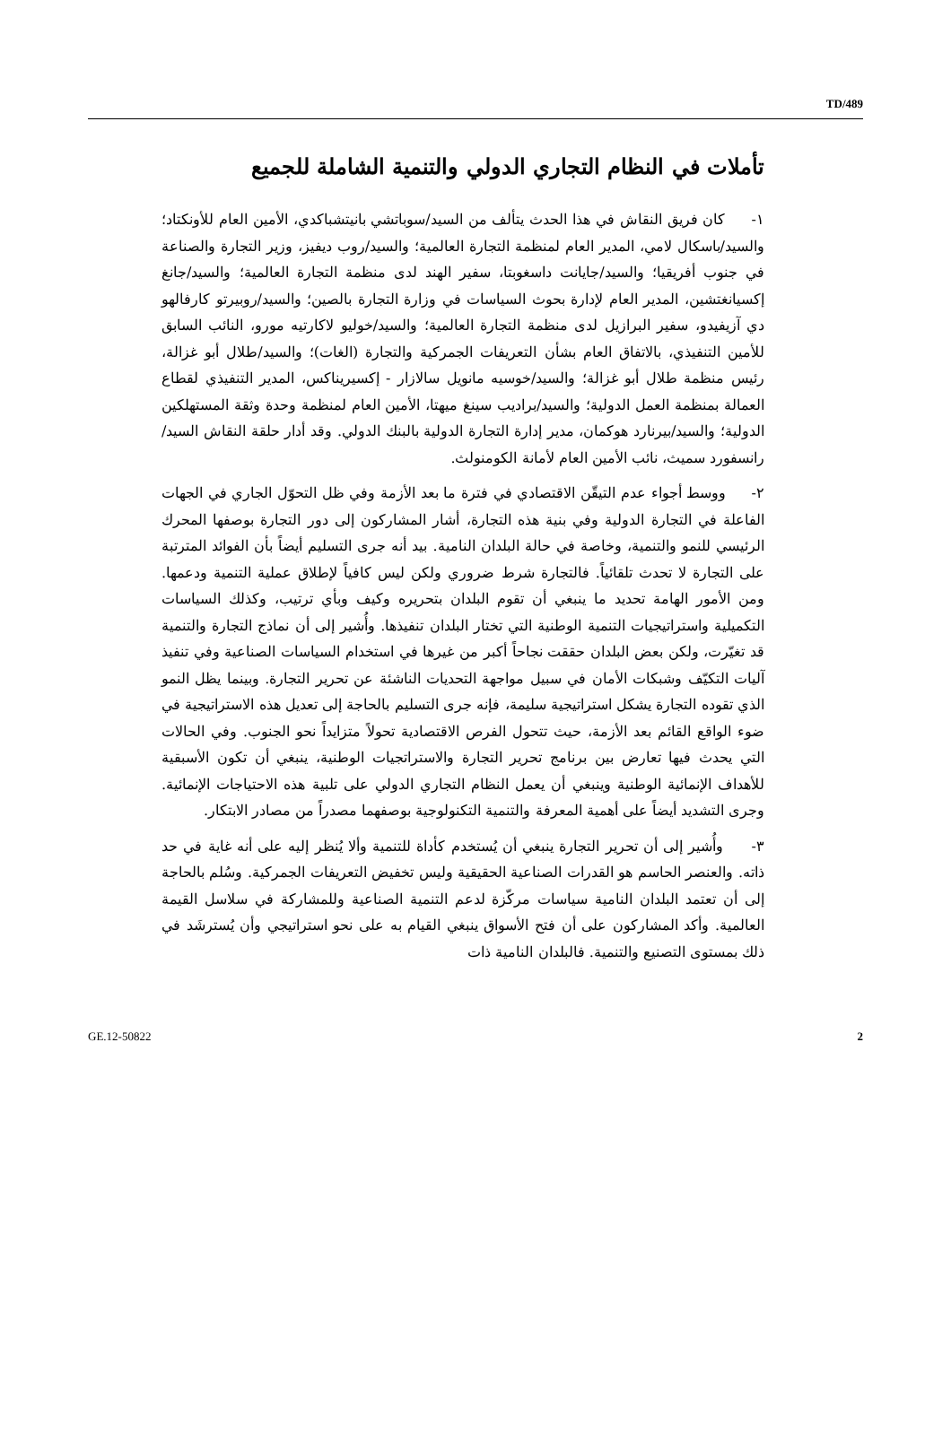TD/489
تأملات في النظام التجاري الدولي والتنمية الشاملة للجميع
١- كان فريق النقاش في هذا الحدث يتألف من السيد/سوباتشي بانيتشباكدي، الأمين العام للأونكتاد؛ والسيد/باسكال لامي، المدير العام لمنظمة التجارة العالمية؛ والسيد/روب ديفيز، وزير التجارة والصناعة في جنوب أفريقيا؛ والسيد/جايانت داسغوبتا، سفير الهند لدى منظمة التجارة العالمية؛ والسيد/جانغ إكسيانغتشين، المدير العام لإدارة بحوث السياسات في وزارة التجارة بالصين؛ والسيد/روبيرتو كارفالهو دي آزيفيدو، سفير البرازيل لدى منظمة التجارة العالمية؛ والسيد/خوليو لاكارتيه مورو، النائب السابق للأمين التنفيذي، بالاتفاق العام بشأن التعريفات الجمركية والتجارة (الغات)؛ والسيد/طلال أبو غزالة، رئيس منظمة طلال أبو غزالة؛ والسيد/خوسيه مانويل سالازار - إكسيريناكس، المدير التنفيذي لقطاع العمالة بمنظمة العمل الدولية؛ والسيد/براديب سينغ ميهتا، الأمين العام لمنظمة وحدة وثقة المستهلكين الدولية؛ والسيد/بيرنارد هوكمان، مدير إدارة التجارة الدولية بالبنك الدولي. وقد أدار حلقة النقاش السيد/رانسفورد سميث، نائب الأمين العام لأمانة الكومنولث.
٢- ووسط أجواء عدم التيقّن الاقتصادي في فترة ما بعد الأزمة وفي ظل التحوّل الجاري في الجهات الفاعلة في التجارة الدولية وفي بنية هذه التجارة، أشار المشاركون إلى دور التجارة بوصفها المحرك الرئيسي للنمو والتنمية، وخاصة في حالة البلدان النامية. بيد أنه جرى التسليم أيضاً بأن الفوائد المترتبة على التجارة لا تحدث تلقائياً. فالتجارة شرط ضروري ولكن ليس كافياً لإطلاق عملية التنمية ودعمها. ومن الأمور الهامة تحديد ما ينبغي أن تقوم البلدان بتحريره وكيف وبأي ترتيب، وكذلك السياسات التكميلية واستراتيجيات التنمية الوطنية التي تختار البلدان تنفيذها. وأُشير إلى أن نماذج التجارة والتنمية قد تغيّرت، ولكن بعض البلدان حققت نجاحاً أكبر من غيرها في استخدام السياسات الصناعية وفي تنفيذ آليات التكيّف وشبكات الأمان في سبيل مواجهة التحديات الناشئة عن تحرير التجارة. وبينما يظل النمو الذي تقوده التجارة يشكل استراتيجية سليمة، فإنه جرى التسليم بالحاجة إلى تعديل هذه الاستراتيجية في ضوء الواقع القائم بعد الأزمة، حيث تتحول الفرص الاقتصادية تحولاً متزايداً نحو الجنوب. وفي الحالات التي يحدث فيها تعارض بين برنامج تحرير التجارة والاستراتجيات الوطنية، ينبغي أن تكون الأسبقية للأهداف الإنمائية الوطنية وينبغي أن يعمل النظام التجاري الدولي على تلبية هذه الاحتياجات الإنمائية. وجرى التشديد أيضاً على أهمية المعرفة والتنمية التكنولوجية بوصفهما مصدراً من مصادر الابتكار.
٣- وأُشير إلى أن تحرير التجارة ينبغي أن يُستخدم كأداة للتنمية وألا يُنظر إليه على أنه غاية في حد ذاته. والعنصر الحاسم هو القدرات الصناعية الحقيقية وليس تخفيض التعريفات الجمركية. وسُلم بالحاجة إلى أن تعتمد البلدان النامية سياسات مركّزة لدعم التنمية الصناعية وللمشاركة في سلاسل القيمة العالمية. وأكد المشاركون على أن فتح الأسواق ينبغي القيام به على نحو استراتيجي وأن يُسترشَد في ذلك بمستوى التصنيع والتنمية. فالبلدان النامية ذات
GE.12-50822 2